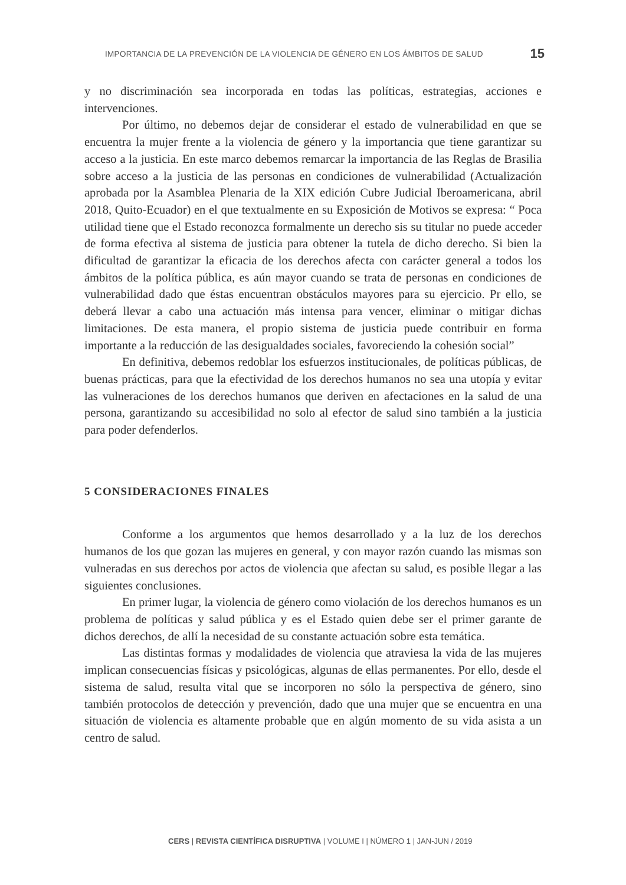IMPORTANCIA DE LA PREVENCIÓN DE LA VIOLENCIA DE GÉNERO EN LOS ÁMBITOS DE SALUD 15
y no discriminación sea incorporada en todas las políticas, estrategias, acciones e intervenciones.
Por último, no debemos dejar de considerar el estado de vulnerabilidad en que se encuentra la mujer frente a la violencia de género y la importancia que tiene garantizar su acceso a la justicia. En este marco debemos remarcar la importancia de las Reglas de Brasilia sobre acceso a la justicia de las personas en condiciones de vulnerabilidad (Actualización aprobada por la Asamblea Plenaria de la XIX edición Cubre Judicial Iberoamericana, abril 2018, Quito-Ecuador) en el que textualmente en su Exposición de Motivos se expresa: “ Poca utilidad tiene que el Estado reconozca formalmente un derecho sis su titular no puede acceder de forma efectiva al sistema de justicia para obtener la tutela de dicho derecho. Si bien la dificultad de garantizar la eficacia de los derechos afecta con carácter general a todos los ámbitos de la política pública, es aún mayor cuando se trata de personas en condiciones de vulnerabilidad dado que éstas encuentran obstáculos mayores para su ejercicio. Pr ello, se deberá llevar a cabo una actuación más intensa para vencer, eliminar o mitigar dichas limitaciones. De esta manera, el propio sistema de justicia puede contribuir en forma importante a la reducción de las desigualdades sociales, favoreciendo la cohesión social”
En definitiva, debemos redoblar los esfuerzos institucionales, de políticas públicas, de buenas prácticas, para que la efectividad de los derechos humanos no sea una utopía y evitar las vulneraciones de los derechos humanos que deriven en afectaciones en la salud de una persona, garantizando su accesibilidad no solo al efector de salud sino también a la justicia para poder defenderlos.
5 CONSIDERACIONES FINALES
Conforme a los argumentos que hemos desarrollado y a la luz de los derechos humanos de los que gozan las mujeres en general, y con mayor razón cuando las mismas son vulneradas en sus derechos por actos de violencia que afectan su salud, es posible llegar a las siguientes conclusiones.
En primer lugar, la violencia de género como violación de los derechos humanos es un problema de políticas y salud pública y es el Estado quien debe ser el primer garante de dichos derechos, de allí la necesidad de su constante actuación sobre esta temática.
Las distintas formas y modalidades de violencia que atraviesa la vida de las mujeres implican consecuencias físicas y psicológicas, algunas de ellas permanentes. Por ello, desde el sistema de salud, resulta vital que se incorporen no sólo la perspectiva de género, sino también protocolos de detección y prevención, dado que una mujer que se encuentra en una situación de violencia es altamente probable que en algún momento de su vida asista a un centro de salud.
CERS | REVISTA CIENTÍFICA DISRUPTIVA | VOLUME I | NÚMERO 1 | JAN-JUN / 2019